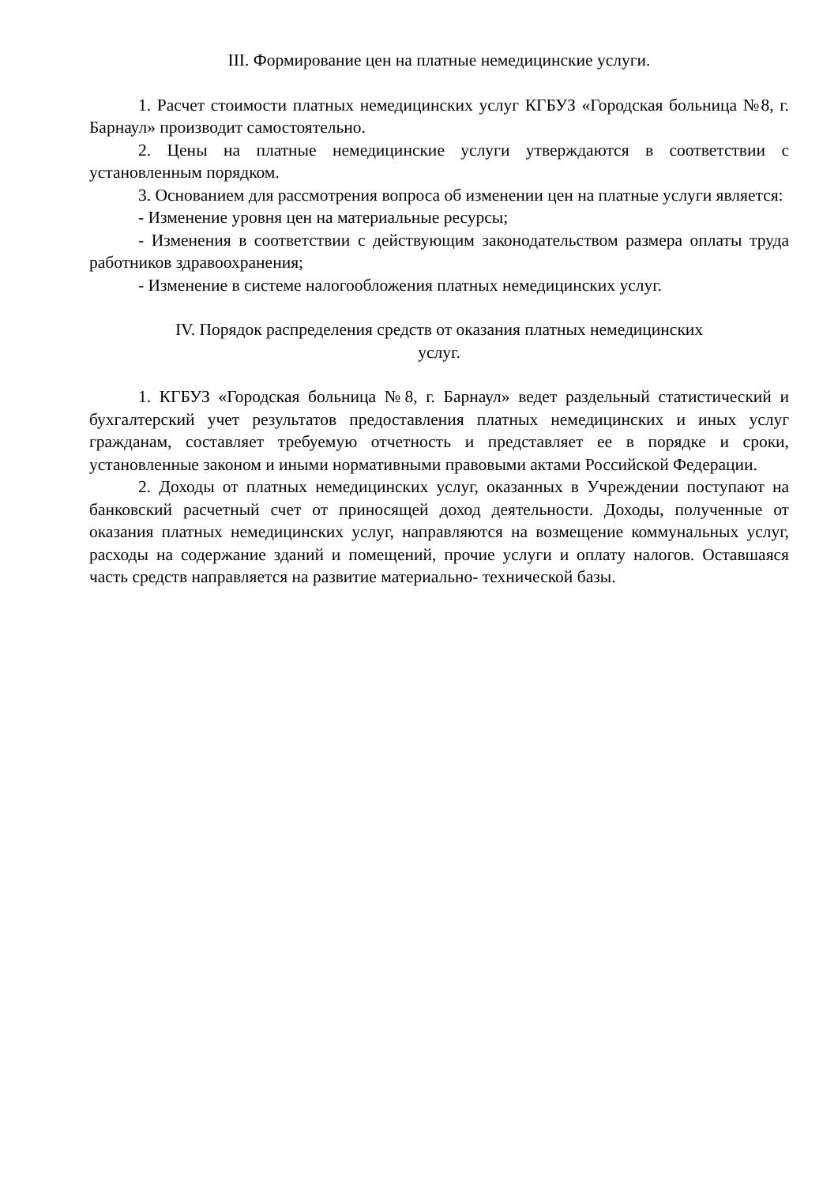III. Формирование цен на платные немедицинские услуги.
1. Расчет стоимости платных немедицинских услуг КГБУЗ «Городская больница №8, г. Барнаул» производит самостоятельно.
2. Цены на платные немедицинские услуги утверждаются в соответствии с установленным порядком.
3. Основанием для рассмотрения вопроса об изменении цен на платные услуги является:
- Изменение уровня цен на материальные ресурсы;
- Изменения в соответствии с действующим законодательством размера оплаты труда работников здравоохранения;
- Изменение в системе налогообложения платных немедицинских услуг.
IV. Порядок распределения средств от оказания платных немедицинских
услуг.
1. КГБУЗ «Городская больница №8, г. Барнаул» ведет раздельный статистический и бухгалтерский учет результатов предоставления платных немедицинских и иных услуг гражданам, составляет требуемую отчетность и представляет ее в порядке и сроки, установленные законом и иными нормативными правовыми актами Российской Федерации.
2. Доходы от платных немедицинских услуг, оказанных в Учреждении поступают на банковский расчетный счет от приносящей доход деятельности. Доходы, полученные от оказания платных немедицинских услуг, направляются на возмещение коммунальных услуг, расходы на содержание зданий и помещений, прочие услуги и оплату налогов. Оставшаяся часть средств направляется на развитие материально- технической базы.